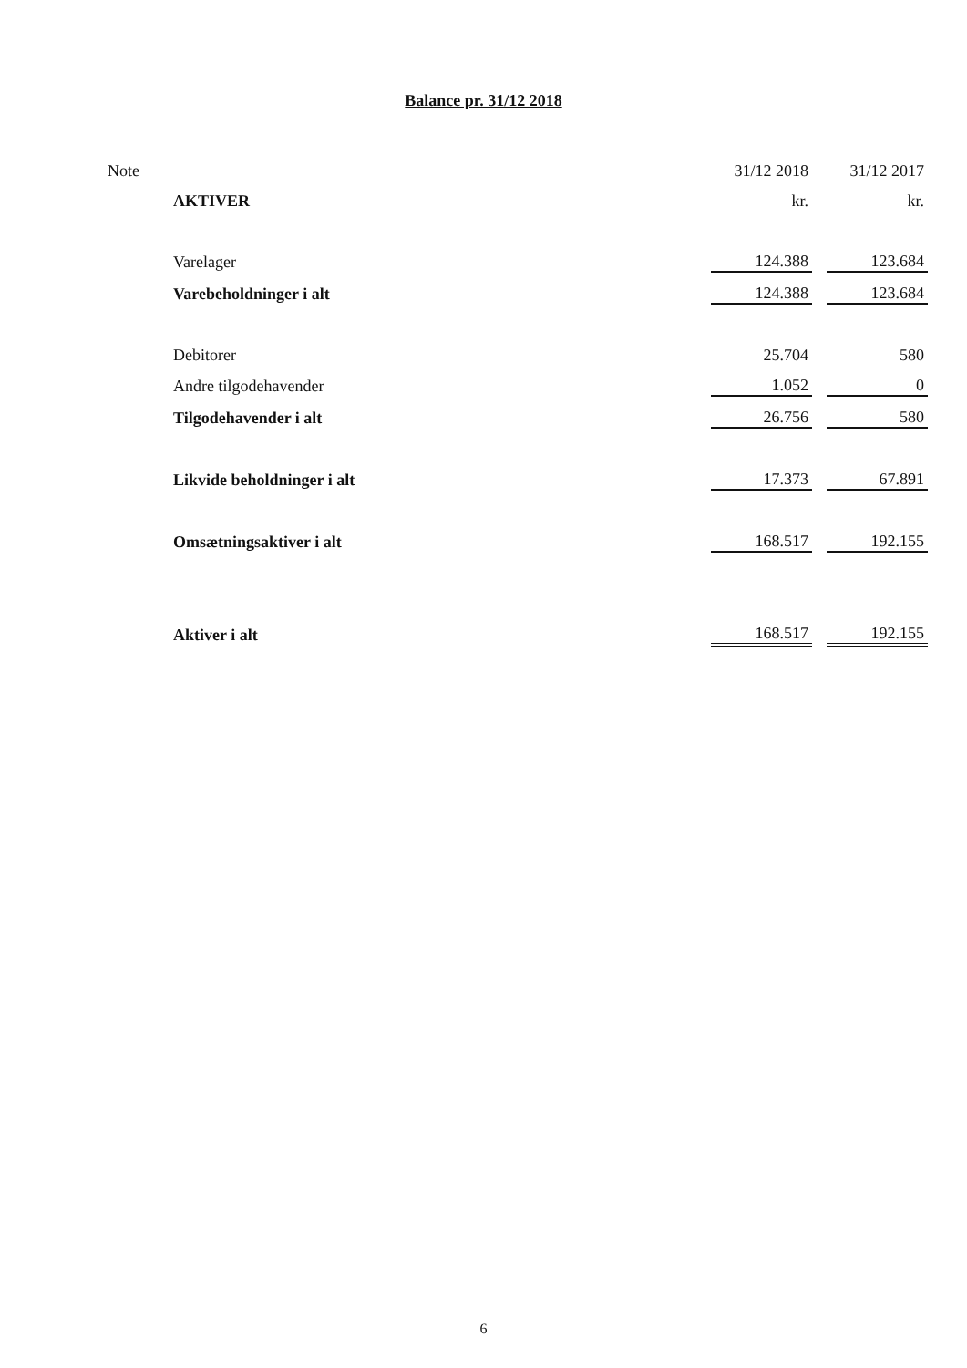Balance pr. 31/12 2018
| Note | | 31/12 2018 | | 31/12 2017 |
| | AKTIVER | kr. | | kr. |
| | Varelager | 124.388 | | 123.684 |
| | Varebeholdninger i alt | 124.388 | | 123.684 |
| | Debitorer | 25.704 | | 580 |
| | Andre tilgodehavender | 1.052 | | 0 |
| | Tilgodehavender i alt | 26.756 | | 580 |
| | Likvide beholdninger i alt | 17.373 | | 67.891 |
| | Omsætningsaktiver i alt | 168.517 | | 192.155 |
| | Aktiver i alt | 168.517 | | 192.155 |
6